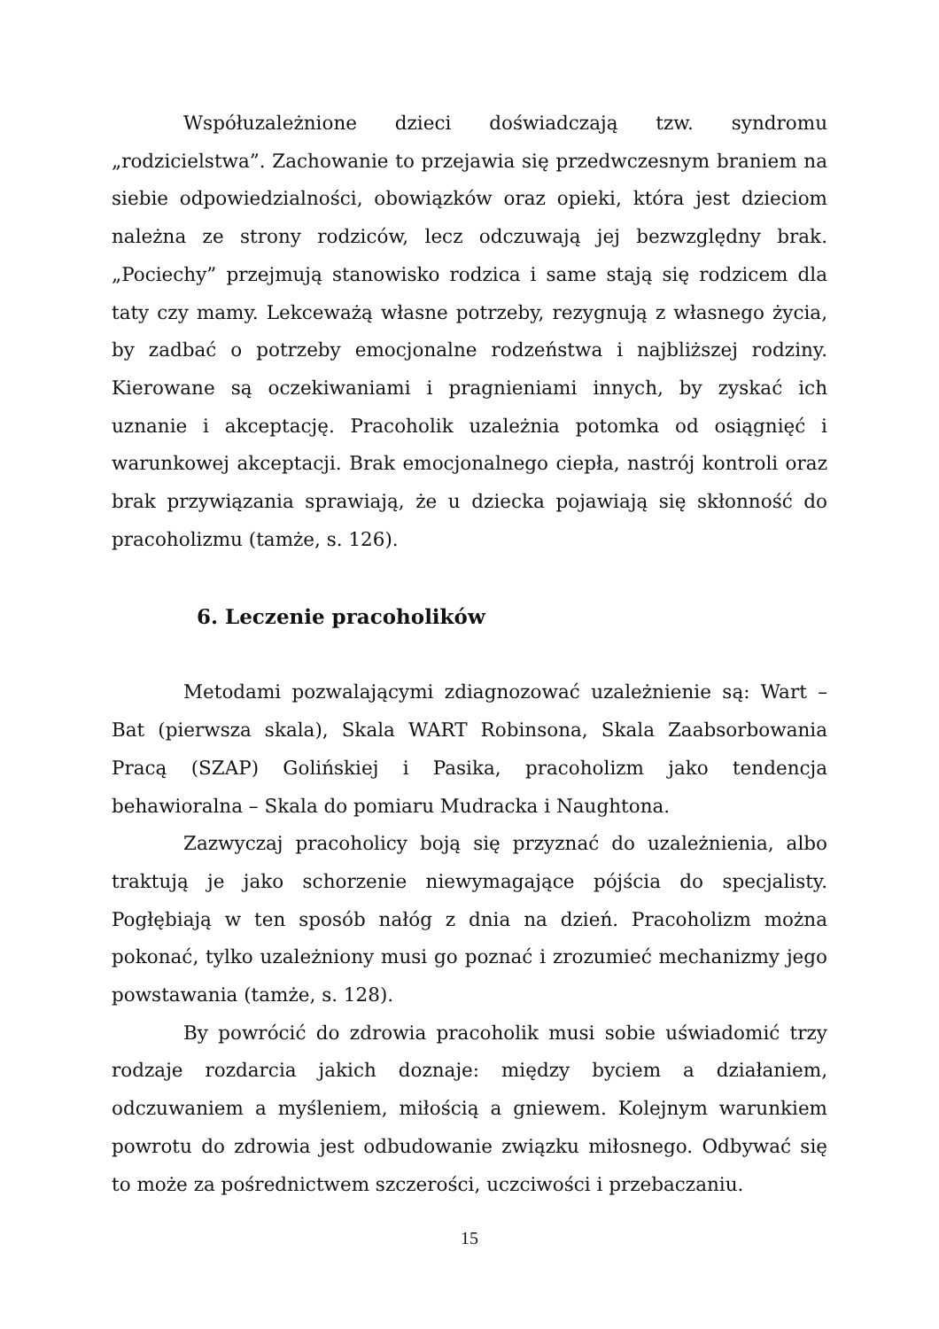Współuzależnione dzieci doświadczają tzw. syndromu „rodzicielstwa”. Zachowanie to przejawia się przedwczesnym braniem na siebie odpowiedzialności, obowiązków oraz opieki, która jest dzieciom należna ze strony rodziców, lecz odczuwają jej bezwzględny brak. „Pociechy” przejmują stanowisko rodzica i same stają się rodzicem dla taty czy mamy. Lekceważą własne potrzeby, rezygnują z własnego życia, by zadbać o potrzeby emocjonalne rodzeństwa i najbliższej rodziny. Kierowane są oczekiwaniami i pragnieniami innych, by zyskać ich uznanie i akceptację. Pracoholik uzależnia potomka od osiągnięć i warunkowej akceptacji. Brak emocjonalnego ciepła, nastrój kontroli oraz brak przywiązania sprawiają, że u dziecka pojawiają się skłonność do pracoholizmu (tamże, s. 126).
6. Leczenie pracoholików
Metodami pozwalającymi zdiagnozować uzależnienie są: Wart – Bat (pierwsza skala), Skala WART Robinsona, Skala Zaabsorbowania Pracą (SZAP) Golińskiej i Pasika, pracoholizm jako tendencja behawioralna – Skala do pomiaru Mudracka i Naughtona.
Zazwyczaj pracoholicy boją się przyznać do uzależnienia, albo traktują je jako schorzenie niewymagające pójścia do specjalisty. Pogłębiają w ten sposób nałóg z dnia na dzień. Pracoholizm można pokonać, tylko uzależniony musi go poznać i zrozumieć mechanizmy jego powstawania (tamże, s. 128).
By powrócić do zdrowia pracoholik musi sobie uświadomić trzy rodzaje rozdarcia jakich doznaje: między byciem a działaniem, odczuwaniem a myśleniem, miłością a gniewem. Kolejnym warunkiem powrotu do zdrowia jest odbudowanie związku miłosnego. Odbywać się to może za pośrednictwem szczerości, uczciwości i przebaczaniu.
15